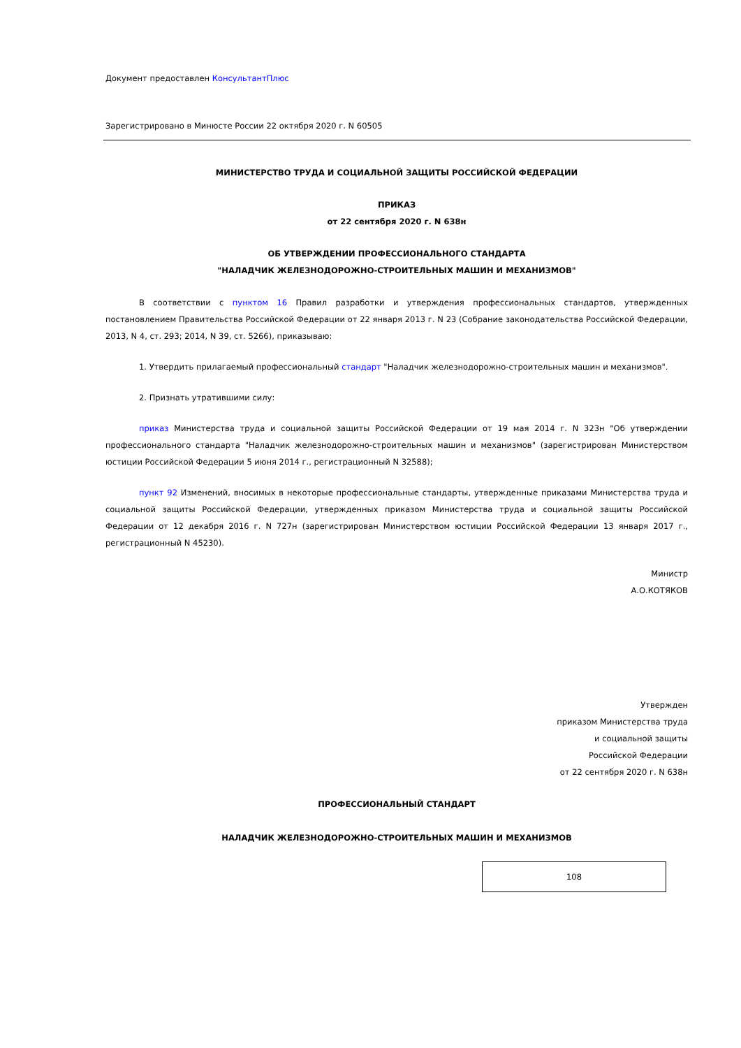Документ предоставлен КонсультантПлюс
Зарегистрировано в Минюсте России 22 октября 2020 г. N 60505
МИНИСТЕРСТВО ТРУДА И СОЦИАЛЬНОЙ ЗАЩИТЫ РОССИЙСКОЙ ФЕДЕРАЦИИ
ПРИКАЗ
от 22 сентября 2020 г. N 638н
ОБ УТВЕРЖДЕНИИ ПРОФЕССИОНАЛЬНОГО СТАНДАРТА
"НАЛАДЧИК ЖЕЛЕЗНОДОРОЖНО-СТРОИТЕЛЬНЫХ МАШИН И МЕХАНИЗМОВ"
В соответствии с пунктом 16 Правил разработки и утверждения профессиональных стандартов, утвержденных постановлением Правительства Российской Федерации от 22 января 2013 г. N 23 (Собрание законодательства Российской Федерации, 2013, N 4, ст. 293; 2014, N 39, ст. 5266), приказываю:
1. Утвердить прилагаемый профессиональный стандарт "Наладчик железнодорожно-строительных машин и механизмов".
2. Признать утратившими силу:
приказ Министерства труда и социальной защиты Российской Федерации от 19 мая 2014 г. N 323н "Об утверждении профессионального стандарта "Наладчик железнодорожно-строительных машин и механизмов" (зарегистрирован Министерством юстиции Российской Федерации 5 июня 2014 г., регистрационный N 32588);
пункт 92 Изменений, вносимых в некоторые профессиональные стандарты, утвержденные приказами Министерства труда и социальной защиты Российской Федерации, утвержденных приказом Министерства труда и социальной защиты Российской Федерации от 12 декабря 2016 г. N 727н (зарегистрирован Министерством юстиции Российской Федерации 13 января 2017 г., регистрационный N 45230).
Министр
А.О.КОТЯКОВ
Утвержден
приказом Министерства труда
и социальной защиты
Российской Федерации
от 22 сентября 2020 г. N 638н
ПРОФЕССИОНАЛЬНЫЙ СТАНДАРТ
НАЛАДЧИК ЖЕЛЕЗНОДОРОЖНО-СТРОИТЕЛЬНЫХ МАШИН И МЕХАНИЗМОВ
108